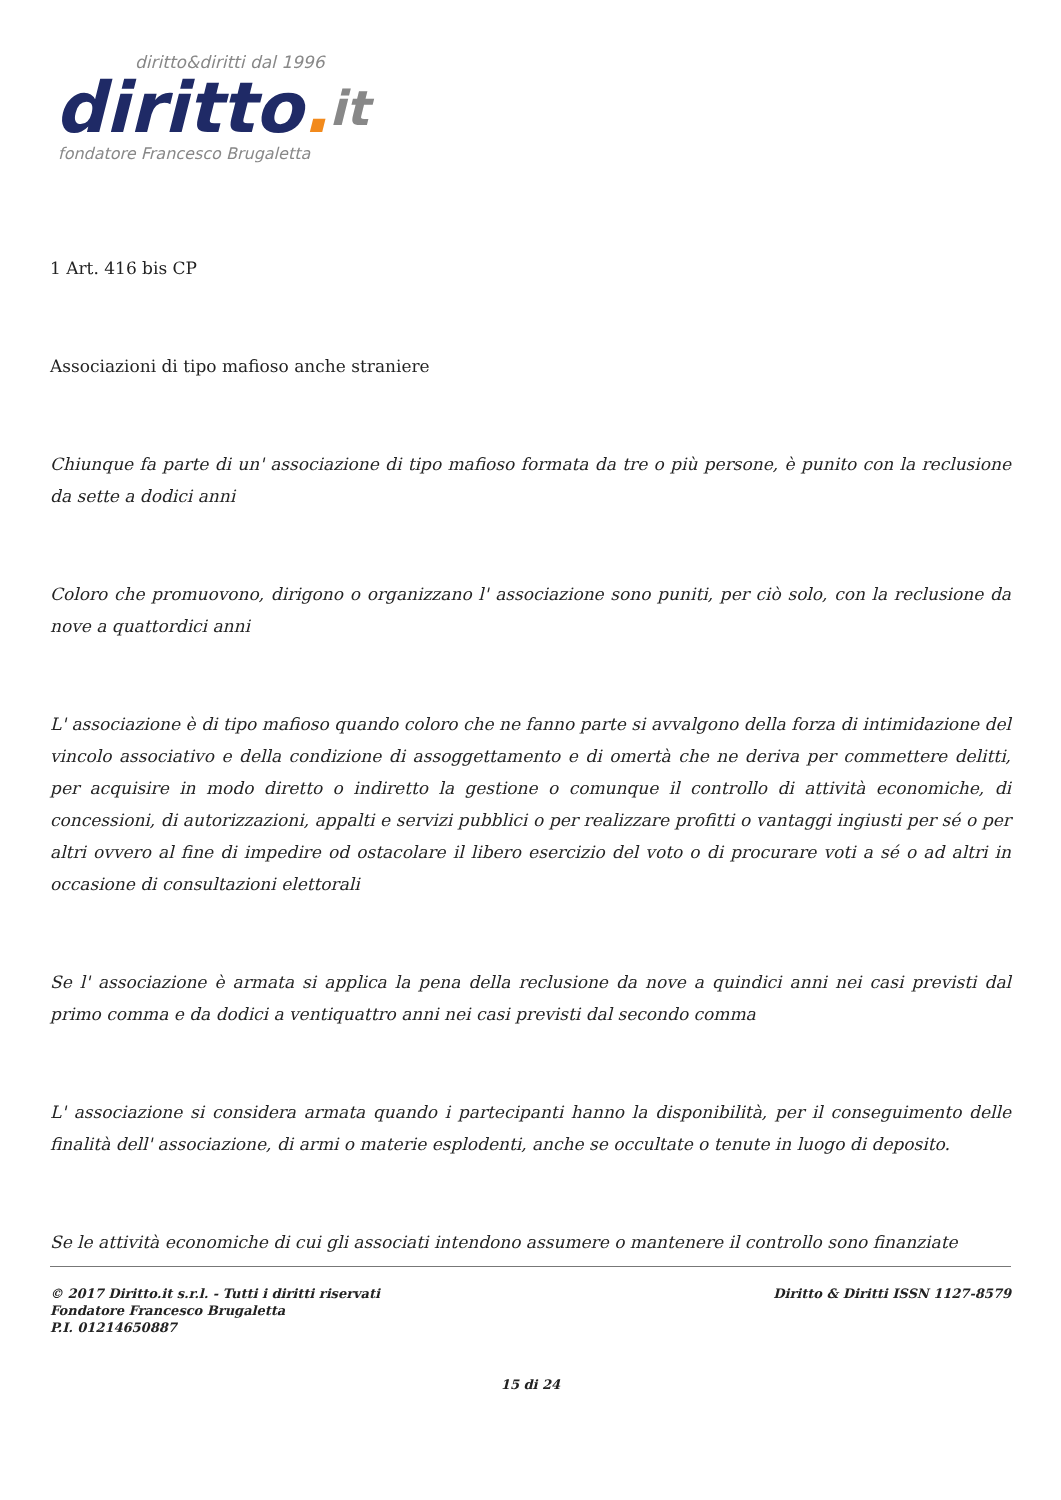diritto&diritti dal 1996
diritto. it
fondatore Francesco Brugaletta
1 Art. 416 bis CP
Associazioni di tipo mafioso anche straniere
Chiunque fa parte di un' associazione di tipo mafioso formata da tre o più persone, è punito con la reclusione da sette a dodici anni
Coloro che promuovono, dirigono o organizzano l' associazione sono puniti, per ciò solo, con la reclusione da nove a quattordici anni
L' associazione è di tipo mafioso quando coloro che ne fanno parte si avvalgono della forza di intimidazione del vincolo associativo e della condizione di assoggettamento e di omertà che ne deriva per commettere delitti, per acquisire in modo diretto o indiretto la gestione o comunque il controllo di attività economiche, di concessioni, di autorizzazioni, appalti e servizi pubblici o per realizzare profitti o vantaggi ingiusti per sé o per altri ovvero al fine di impedire od ostacolare il libero esercizio del voto o di procurare voti a sé o ad altri in occasione di consultazioni elettorali
Se l' associazione è armata si applica la pena della reclusione da nove a quindici anni nei casi previsti dal primo comma e da dodici a ventiquattro anni nei casi previsti dal secondo comma
L' associazione si considera armata quando i partecipanti hanno la disponibilità, per il conseguimento delle finalità dell' associazione, di armi o materie esplodenti, anche se occultate o tenute in luogo di deposito.
Se le attività economiche di cui gli associati intendono assumere o mantenere il controllo sono finanziate
Diritto & Diritti ISSN 1127-8579 © 2017 Diritto.it s.r.l. - Tutti i diritti riservati
Fondatore Francesco Brugaletta
P.I. 01214650887
15 di 24